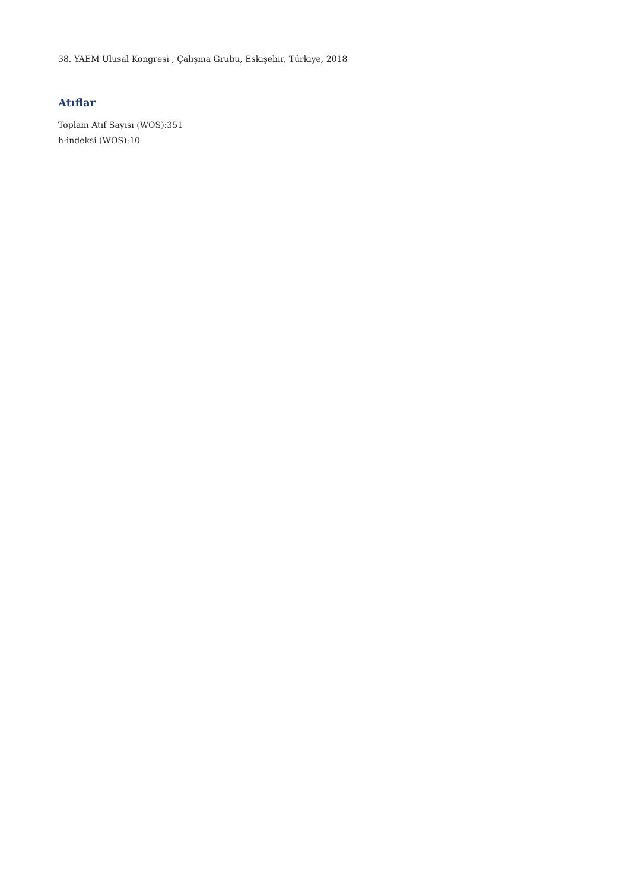38. YAEM Ulusal Kongresi , Çalışma Grubu, Eskişehir, Türkiye, 2018
Atıflar
Toplam Atıf Sayısı (WOS):351
h-indeksi (WOS):10